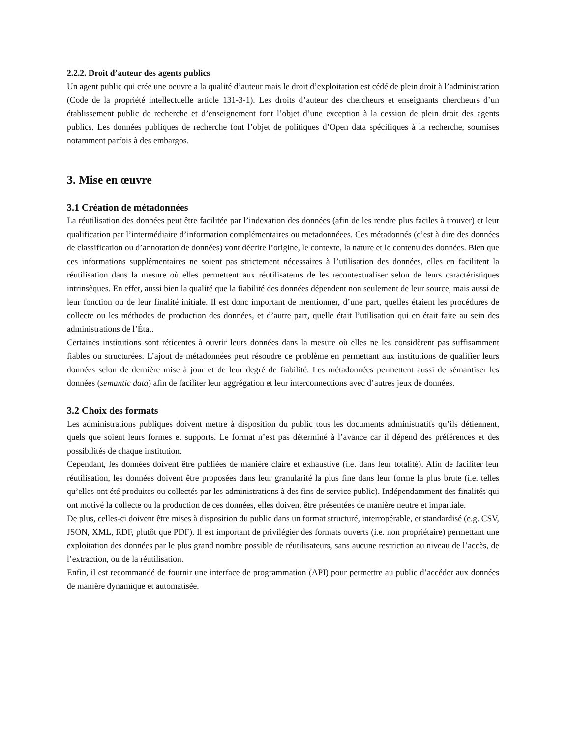2.2.2. Droit d’auteur des agents publics
Un agent public qui crée une oeuvre a la qualité d’auteur mais le droit d’exploitation est cédé de plein droit à l’administration (Code de la propriété intellectuelle article 131-3-1). Les droits d’auteur des chercheurs et enseignants chercheurs d’un établissement public de recherche et d’enseignement font l’objet d’une exception à la cession de plein droit des agents publics. Les données publiques de recherche font l’objet de politiques d’Open data spécifiques à la recherche, soumises notamment parfois à des embargos.
3. Mise en œuvre
3.1 Création de métadonnées
La réutilisation des données peut être facilitée par l’indexation des données (afin de les rendre plus faciles à trouver) et leur qualification par l’intermédiaire d’information complémentaires ou metadonnéees. Ces métadonnés (c’est à dire des données de classification ou d’annotation de données) vont décrire l’origine, le contexte, la nature et le contenu des données. Bien que ces informations supplémentaires ne soient pas strictement nécessaires à l’utilisation des données, elles en facilitent la réutilisation dans la mesure où elles permettent aux réutilisateurs de les recontextualiser selon de leurs caractéristiques intrinsèques. En effet, aussi bien la qualité que la fiabilité des données dépendent non seulement de leur source, mais aussi de leur fonction ou de leur finalité initiale. Il est donc important de mentionner, d’une part, quelles étaient les procédures de collecte ou les méthodes de production des données, et d’autre part, quelle était l’utilisation qui en était faite au sein des administrations de l’État.
Certaines institutions sont réticentes à ouvrir leurs données dans la mesure où elles ne les considèrent pas suffisamment fiables ou structurées. L’ajout de métadonnées peut résoudre ce problème en permettant aux institutions de qualifier leurs données selon de dernière mise à jour et de leur degré de fiabilité. Les métadonnées permettent aussi de sémantiser les données (semantic data) afin de faciliter leur aggrégation et leur interconnections avec d’autres jeux de données.
3.2 Choix des formats
Les administrations publiques doivent mettre à disposition du public tous les documents administratifs qu’ils détiennent, quels que soient leurs formes et supports. Le format n’est pas déterminé à l’avance car il dépend des préférences et des possibilités de chaque institution.
Cependant, les données doivent être publiées de manière claire et exhaustive (i.e. dans leur totalité). Afin de faciliter leur réutilisation, les données doivent être proposées dans leur granularité la plus fine dans leur forme la plus brute (i.e. telles qu’elles ont été produites ou collectés par les administrations à des fins de service public). Indépendamment des finalités qui ont motivé la collecte ou la production de ces données, elles doivent être présentées de manière neutre et impartiale.
De plus, celles-ci doivent être mises à disposition du public dans un format structuré, interropérable, et standardisé (e.g. CSV, JSON, XML, RDF, plutôt que PDF). Il est important de privilégier des formats ouverts (i.e. non propriétaire) permettant une exploitation des données par le plus grand nombre possible de réutilisateurs, sans aucune restriction au niveau de l’accès, de l’extraction, ou de la réutilisation.
Enfin, il est recommandé de fournir une interface de programmation (API) pour permettre au public d’accéder aux données de manière dynamique et automatisée.